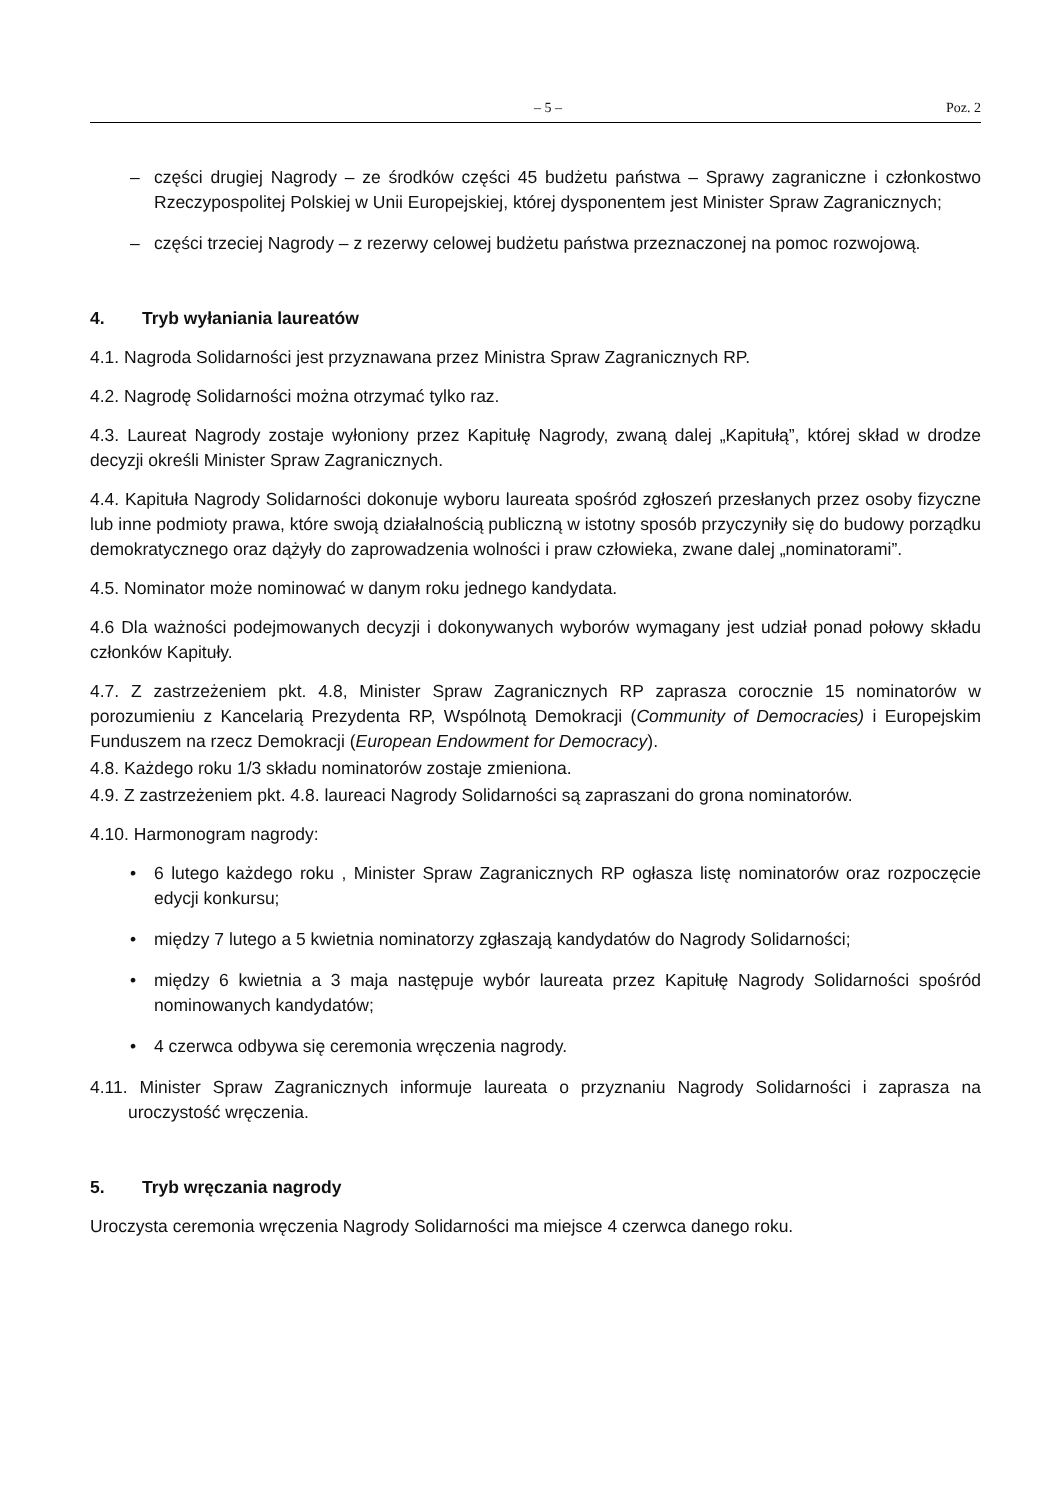– 5 – Poz. 2
– części drugiej Nagrody – ze środków części 45 budżetu państwa – Sprawy zagraniczne i członkostwo Rzeczypospolitej Polskiej w Unii Europejskiej, której dysponentem jest Minister Spraw Zagranicznych;
– części trzeciej Nagrody – z rezerwy celowej budżetu państwa przeznaczonej na pomoc rozwojową.
4. Tryb wyłaniania laureatów
4.1. Nagroda Solidarności jest przyznawana przez Ministra Spraw Zagranicznych RP.
4.2. Nagrodę Solidarności można otrzymać tylko raz.
4.3. Laureat Nagrody zostaje wyłoniony przez Kapitułę Nagrody, zwaną dalej „Kapitułą”, której skład w drodze decyzji określi Minister Spraw Zagranicznych.
4.4. Kapituła Nagrody Solidarności dokonuje wyboru laureata spośród zgłoszeń przesłanych przez osoby fizyczne lub inne podmioty prawa, które swoją działalnością publiczną w istotny sposób przyczyniły się do budowy porządku demokratycznego oraz dążyły do zaprowadzenia wolności i praw człowieka, zwane dalej „nominatorami”.
4.5. Nominator może nominować w danym roku jednego kandydata.
4.6 Dla ważności podejmowanych decyzji i dokonywanych wyborów wymagany jest udział ponad połowy składu członków Kapituły.
4.7. Z zastrzeżeniem pkt. 4.8, Minister Spraw Zagranicznych RP zaprasza corocznie 15 nominatorów w porozumieniu z Kancelarią Prezydenta RP, Wspólnotą Demokracji (Community of Democracies) i Europejskim Funduszem na rzecz Demokracji (European Endowment for Democracy).
4.8. Każdego roku 1/3 składu nominatorów zostaje zmieniona.
4.9. Z zastrzeżeniem pkt. 4.8. laureaci Nagrody Solidarności są zapraszani do grona nominatorów.
4.10. Harmonogram nagrody:
• 6 lutego każdego roku , Minister Spraw Zagranicznych RP ogłasza listę nominatorów oraz rozpoczęcie edycji konkursu;
• między 7 lutego a 5 kwietnia nominatorzy zgłaszają kandydatów do Nagrody Solidarności;
• między 6 kwietnia a 3 maja następuje wybór laureata przez Kapitułę Nagrody Solidarności spośród nominowanych kandydatów;
• 4 czerwca odbywa się ceremonia wręczenia nagrody.
4.11. Minister Spraw Zagranicznych informuje laureata o przyznaniu Nagrody Solidarności i zaprasza na uroczystość wręczenia.
5. Tryb wręczania nagrody
Uroczysta ceremonia wręczenia Nagrody Solidarności ma miejsce 4 czerwca danego roku.